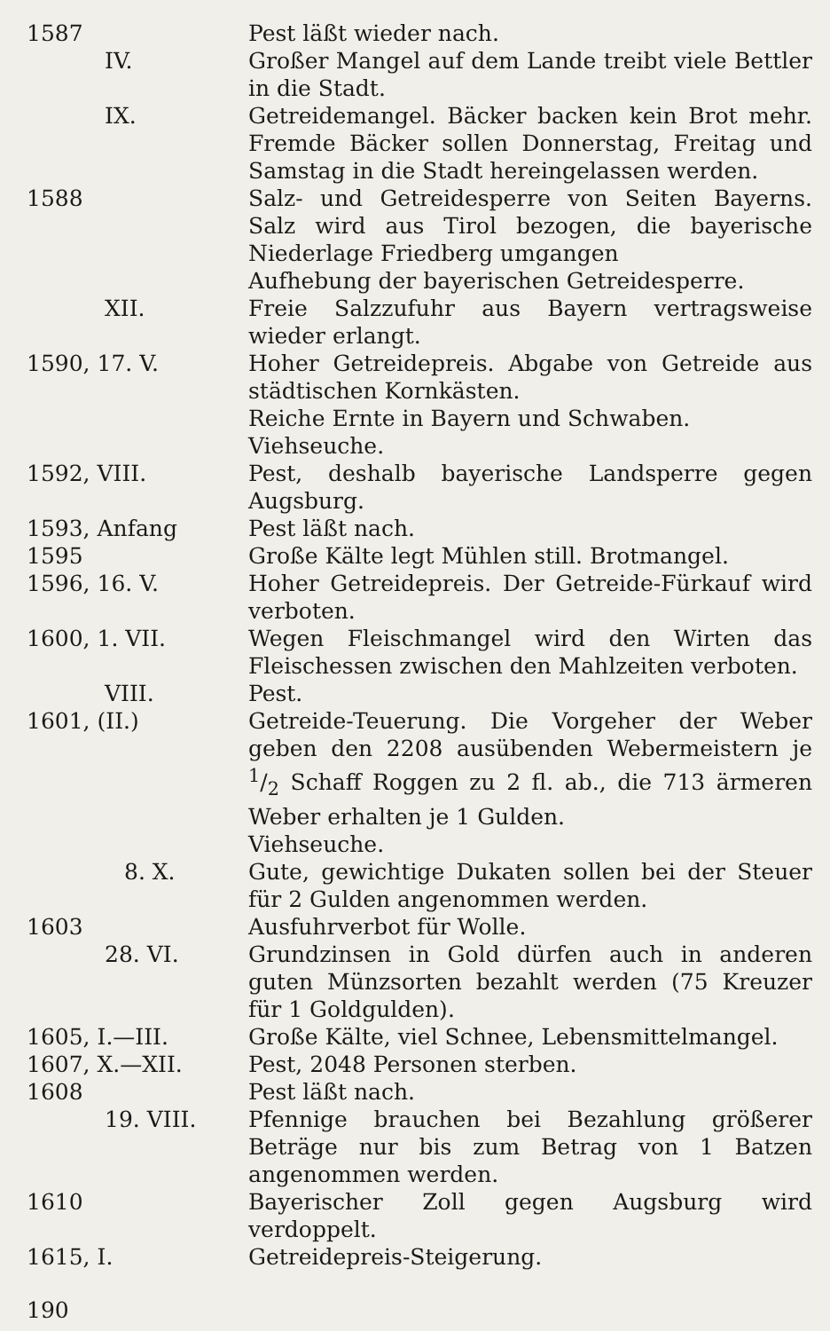1587 Pest läßt wieder nach.
IV. Großer Mangel auf dem Lande treibt viele Bettler in die Stadt.
IX. Getreidemangel. Bäcker backen kein Brot mehr. Fremde Bäcker sollen Donnerstag, Freitag und Samstag in die Stadt hereingelassen werden.
1588 Salz- und Getreidesperre von Seiten Bayerns. Salz wird aus Tirol bezogen, die bayerische Niederlage Friedberg umgangen
Aufhebung der bayerischen Getreidesperre.
XII. Freie Salzzufuhr aus Bayern vertragsweise wieder erlangt.
1590, 17. V. Hoher Getreidepreis. Abgabe von Getreide aus städtischen Kornkästen.
Reiche Ernte in Bayern und Schwaben.
Viehseuche.
1592, VIII. Pest, deshalb bayerische Landsperre gegen Augsburg.
1593, Anfang Pest läßt nach.
1595 Große Kälte legt Mühlen still. Brotmangel.
1596, 16. V. Hoher Getreidepreis. Der Getreide-Fürkauf wird verboten.
1600, 1. VII. Wegen Fleischmangel wird den Wirten das Fleischessen zwischen den Mahlzeiten verboten.
VIII. Pest.
1601, (II.) Getreide-Teuerung. Die Vorgeher der Weber geben den 2208 ausübenden Webermeistern je 1/2 Schaff Roggen zu 2 fl. ab., die 713 ärmeren Weber erhalten je 1 Gulden.
Viehseuche.
8. X. Gute, gewichtige Dukaten sollen bei der Steuer für 2 Gulden angenommen werden.
1603 Ausfuhrverbot für Wolle.
28. VI. Grundzinsen in Gold dürfen auch in anderen guten Münzsorten bezahlt werden (75 Kreuzer für 1 Goldgulden).
1605, I.—III. Große Kälte, viel Schnee, Lebensmittelmangel.
1607, X.—XII. Pest, 2048 Personen sterben.
1608 Pest läßt nach.
19. VIII. Pfennige brauchen bei Bezahlung größerer Beträge nur bis zum Betrag von 1 Batzen angenommen werden.
1610 Bayerischer Zoll gegen Augsburg wird verdoppelt.
1615, I. Getreidepreis-Steigerung.
190